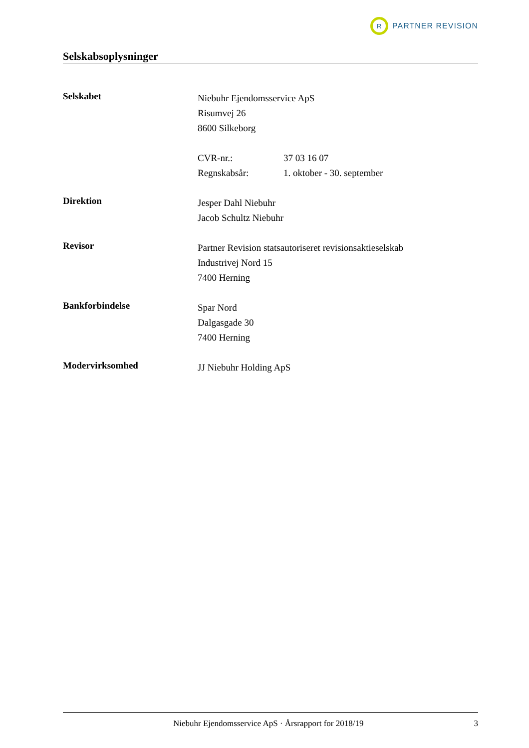R
PARTNER REVISION
Selskabsoplysninger
Selskabet
Niebuhr Ejendomsservice ApS
Risumvej 26
8600 Silkeborg
CVR-nr.: 37 03 16 07
Regnskabsår: 1. oktober - 30. september
Direktion
Jesper Dahl Niebuhr
Jacob Schultz Niebuhr
Revisor
Partner Revision statsautoriseret revisionsaktieselskab
Industrivej Nord 15
7400 Herning
Bankforbindelse
Spar Nord
Dalgasgade 30
7400 Herning
Modervirksomhed
JJ Niebuhr Holding ApS
Niebuhr Ejendomsservice ApS · Årsrapport for 2018/19 3